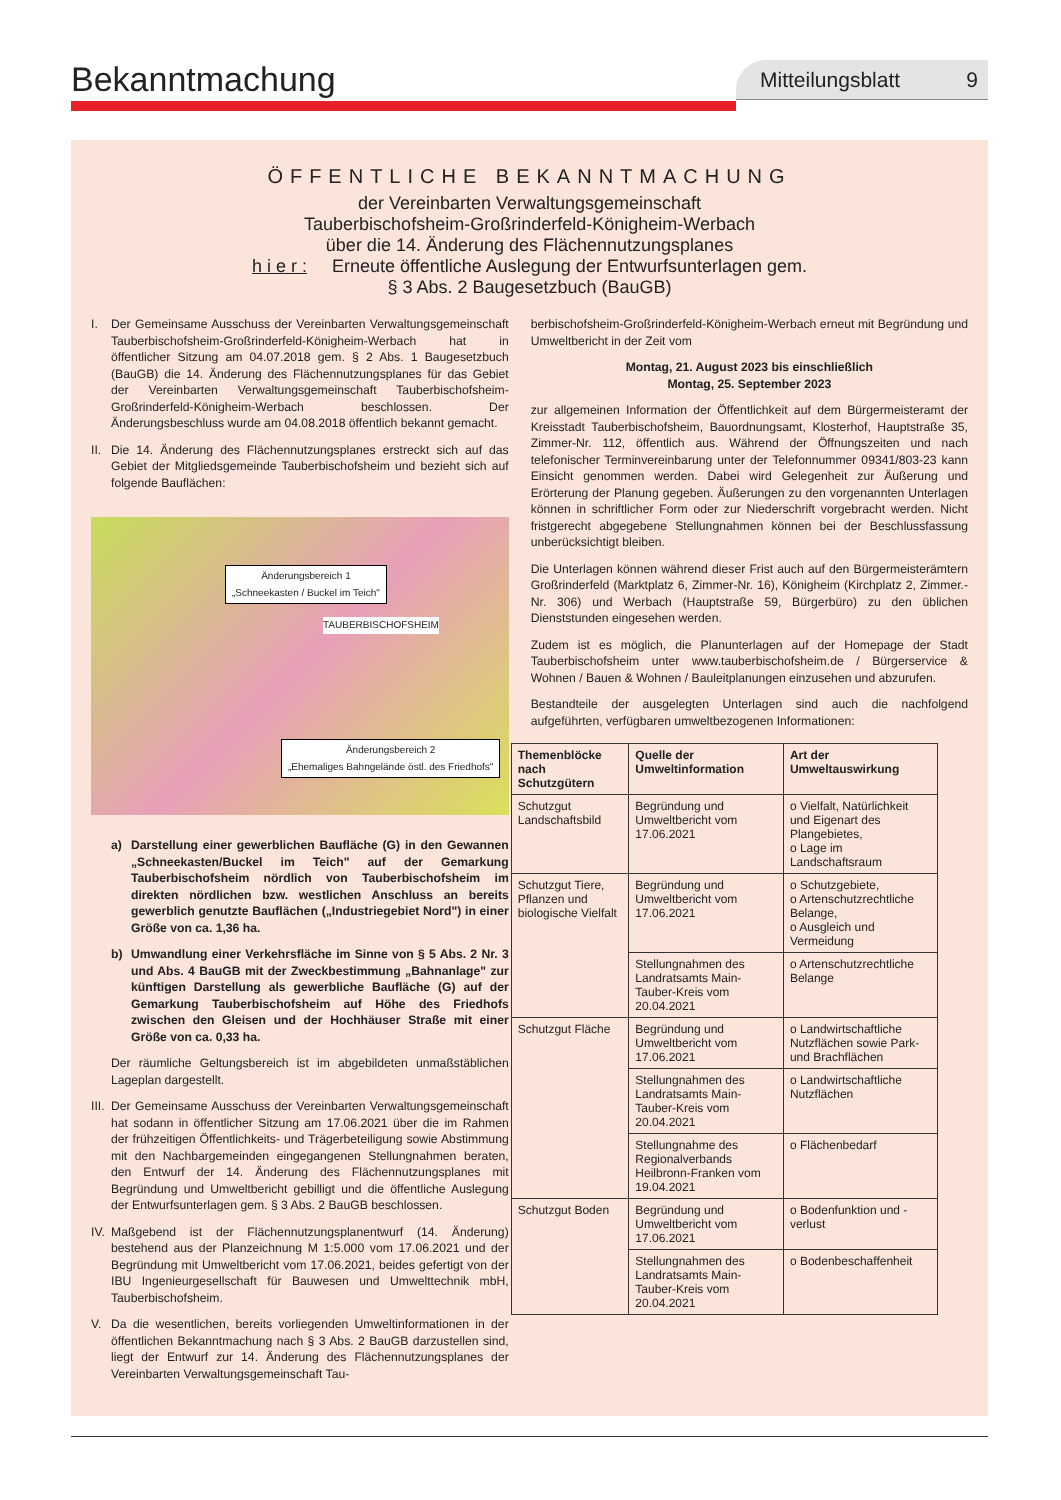Bekanntmachung Mitteilungsblatt 9
ÖFFENTLICHE BEKANNTMACHUNG
der Vereinbarten Verwaltungsgemeinschaft
Tauberbischofsheim-Großrinderfeld-Königheim-Werbach
über die 14. Änderung des Flächennutzungsplanes
h i e r : Erneute öffentliche Auslegung der Entwurfsunterlagen gem.
§ 3 Abs. 2 Baugesetzbuch (BauGB)
I. Der Gemeinsame Ausschuss der Vereinbarten Verwaltungsgemeinschaft Tauberbischofsheim-Großrinderfeld-Königheim-Werbach hat in öffentlicher Sitzung am 04.07.2018 gem. § 2 Abs. 1 Baugesetzbuch (BauGB) die 14. Änderung des Flächennutzungsplanes für das Gebiet der Vereinbarten Verwaltungsgemeinschaft Tauberbischofsheim-Großrinderfeld-Königheim-Werbach beschlossen. Der Änderungsbeschluss wurde am 04.08.2018 öffentlich bekannt gemacht.
II. Die 14. Änderung des Flächennutzungsplanes erstreckt sich auf das Gebiet der Mitgliedsgemeinde Tauberbischofsheim und bezieht sich auf folgende Bauflächen:
Änderungsbereich 1
„Schneekasten / Buckel im Teich"
TAUBERBISCHOFSHEIM
Änderungsbereich 2
„Ehemaliges Bahngelände östl. des Friedhofs"
a) Darstellung einer gewerblichen Baufläche (G) in den Gewannen „Schneekasten/Buckel im Teich" auf der Gemarkung Tauberbischofsheim nördlich von Tauberbischofsheim im direkten nördlichen bzw. westlichen Anschluss an bereits gewerblich genutzte Bauflächen („Industriegebiet Nord") in einer Größe von ca. 1,36 ha.
b) Umwandlung einer Verkehrsfläche im Sinne von § 5 Abs. 2 Nr. 3 und Abs. 4 BauGB mit der Zweckbestimmung „Bahnanlage" zur künftigen Darstellung als gewerbliche Baufläche (G) auf der Gemarkung Tauberbischofsheim auf Höhe des Friedhofs zwischen den Gleisen und der Hochhäuser Straße mit einer Größe von ca. 0,33 ha.
Der räumliche Geltungsbereich ist im abgebildeten unmaßstäblichen Lageplan dargestellt.
III. Der Gemeinsame Ausschuss der Vereinbarten Verwaltungsgemeinschaft hat sodann in öffentlicher Sitzung am 17.06.2021 über die im Rahmen der frühzeitigen Öffentlichkeits- und Trägerbeteiligung sowie Abstimmung mit den Nachbargemeinden eingegangenen Stellungnahmen beraten, den Entwurf der 14. Änderung des Flächennutzungsplanes mit Begründung und Umweltbericht gebilligt und die öffentliche Auslegung der Entwurfsunterlagen gem. § 3 Abs. 2 BauGB beschlossen.
IV. Maßgebend ist der Flächennutzungsplanentwurf (14. Änderung) bestehend aus der Planzeichnung M 1:5.000 vom 17.06.2021 und der Begründung mit Umweltbericht vom 17.06.2021, beides gefertigt von der IBU Ingenieurgesellschaft für Bauwesen und Umwelttechnik mbH, Tauberbischofsheim.
V. Da die wesentlichen, bereits vorliegenden Umweltinformationen in der öffentlichen Bekanntmachung nach § 3 Abs. 2 BauGB darzustellen sind, liegt der Entwurf zur 14. Änderung des Flächennutzungsplanes der Vereinbarten Verwaltungsgemeinschaft Tau-
berbischofsheim-Großrinderfeld-Königheim-Werbach erneut mit Begründung und Umweltbericht in der Zeit vom
Montag, 21. August 2023 bis einschließlich
Montag, 25. September 2023
zur allgemeinen Information der Öffentlichkeit auf dem Bürgermeisteramt der Kreisstadt Tauberbischofsheim, Bauordnungsamt, Klosterhof, Hauptstraße 35, Zimmer-Nr. 112, öffentlich aus. Während der Öffnungszeiten und nach telefonischer Terminvereinbarung unter der Telefonnummer 09341/803-23 kann Einsicht genommen werden. Dabei wird Gelegenheit zur Äußerung und Erörterung der Planung gegeben. Äußerungen zu den vorgenannten Unterlagen können in schriftlicher Form oder zur Niederschrift vorgebracht werden. Nicht fristgerecht abgegebene Stellungnahmen können bei der Beschlussfassung unberücksichtigt bleiben.
Die Unterlagen können während dieser Frist auch auf den Bürgermeisterämtern Großrinderfeld (Marktplatz 6, Zimmer-Nr. 16), Königheim (Kirchplatz 2, Zimmer.-Nr. 306) und Werbach (Hauptstraße 59, Bürgerbüro) zu den üblichen Dienststunden eingesehen werden.
Zudem ist es möglich, die Planunterlagen auf der Homepage der Stadt Tauberbischofsheim unter www.tauberbischofsheim.de / Bürgerservice & Wohnen / Bauen & Wohnen / Bauleitplanungen einzusehen und abzurufen.
Bestandteile der ausgelegten Unterlagen sind auch die nachfolgend aufgeführten, verfügbaren umweltbezogenen Informationen:
| Themenblöcke nach Schutzgütern | Quelle der Umweltinformation | Art der Umweltauswirkung |
| --- | --- | --- |
| Schutzgut Landschaftsbild | Begründung und Umweltbericht vom 17.06.2021 | o Vielfalt, Natürlichkeit und Eigenart des Plangebietes, o Lage im Landschaftsraum |
| Schutzgut Tiere, Pflanzen und biologische Vielfalt | Begründung und Umweltbericht vom 17.06.2021 | o Schutzgebiete, o Artenschutzrechtliche Belange, o Ausgleich und Vermeidung |
| | Stellungnahmen des Landratsamts Main-Tauber-Kreis vom 20.04.2021 | o Artenschutzrechtliche Belange |
| Schutzgut Fläche | Begründung und Umweltbericht vom 17.06.2021 | o Landwirtschaftliche Nutzflächen sowie Park- und Brachflächen |
| | Stellungnahmen des Landratsamts Main-Tauber-Kreis vom 20.04.2021 | o Landwirtschaftliche Nutzflächen |
| | Stellungnahme des Regionalverbands Heilbronn-Franken vom 19.04.2021 | o Flächenbedarf |
| Schutzgut Boden | Begründung und Umweltbericht vom 17.06.2021 | o Bodenfunktion und -verlust |
| | Stellungnahmen des Landratsamts Main-Tauber-Kreis vom 20.04.2021 | o Bodenbeschaffenheit |